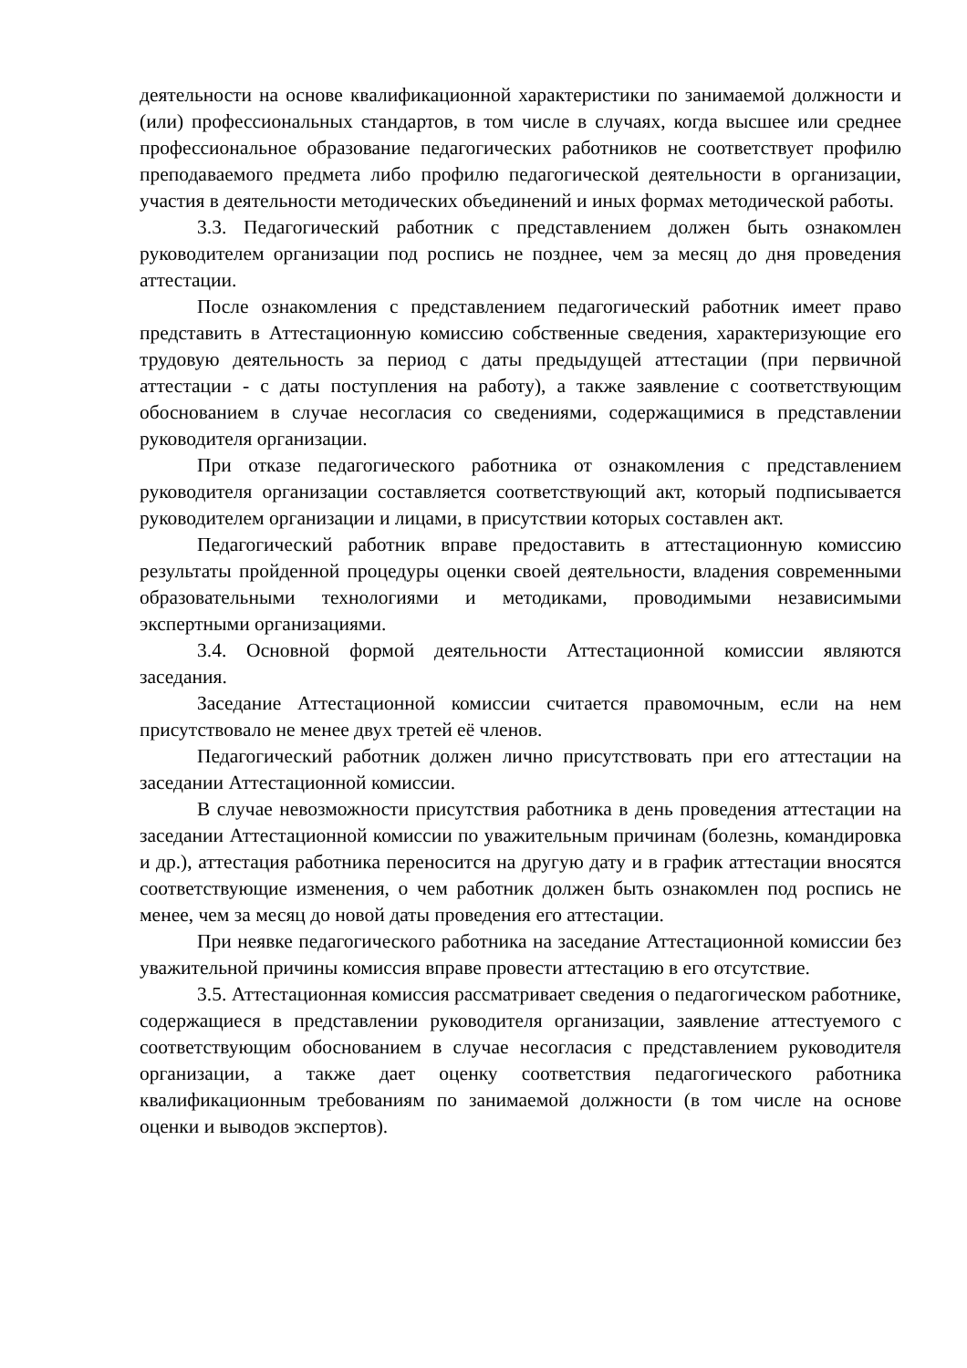деятельности на основе квалификационной характеристики по занимаемой должности и (или) профессиональных стандартов, в том числе в случаях, когда высшее или среднее профессиональное образование педагогических работников не соответствует профилю преподаваемого предмета либо профилю педагогической деятельности в организации, участия в деятельности методических объединений и иных формах методической работы.
3.3. Педагогический работник с представлением должен быть ознакомлен руководителем организации под роспись не позднее, чем за месяц до дня проведения аттестации.
После ознакомления с представлением педагогический работник имеет право представить в Аттестационную комиссию собственные сведения, характеризующие его трудовую деятельность за период с даты предыдущей аттестации (при первичной аттестации - с даты поступления на работу), а также заявление с соответствующим обоснованием в случае несогласия со сведениями, содержащимися в представлении руководителя организации.
При отказе педагогического работника от ознакомления с представлением руководителя организации составляется соответствующий акт, который подписывается руководителем организации и лицами, в присутствии которых составлен акт.
Педагогический работник вправе предоставить в аттестационную комиссию результаты пройденной процедуры оценки своей деятельности, владения современными образовательными технологиями и методиками, проводимыми независимыми экспертными организациями.
3.4. Основной формой деятельности Аттестационной комиссии являются заседания.
Заседание Аттестационной комиссии считается правомочным, если на нем присутствовало не менее двух третей её членов.
Педагогический работник должен лично присутствовать при его аттестации на заседании Аттестационной комиссии.
В случае невозможности присутствия работника в день проведения аттестации на заседании Аттестационной комиссии по уважительным причинам (болезнь, командировка и др.), аттестация работника переносится на другую дату и в график аттестации вносятся соответствующие изменения, о чем работник должен быть ознакомлен под роспись не менее, чем за месяц до новой даты проведения его аттестации.
При неявке педагогического работника на заседание Аттестационной комиссии без уважительной причины комиссия вправе провести аттестацию в его отсутствие.
3.5. Аттестационная комиссия рассматривает сведения о педагогическом работнике, содержащиеся в представлении руководителя организации, заявление аттестуемого с соответствующим обоснованием в случае несогласия с представлением руководителя организации, а также дает оценку соответствия педагогического работника квалификационным требованиям по занимаемой должности (в том числе на основе оценки и выводов экспертов).